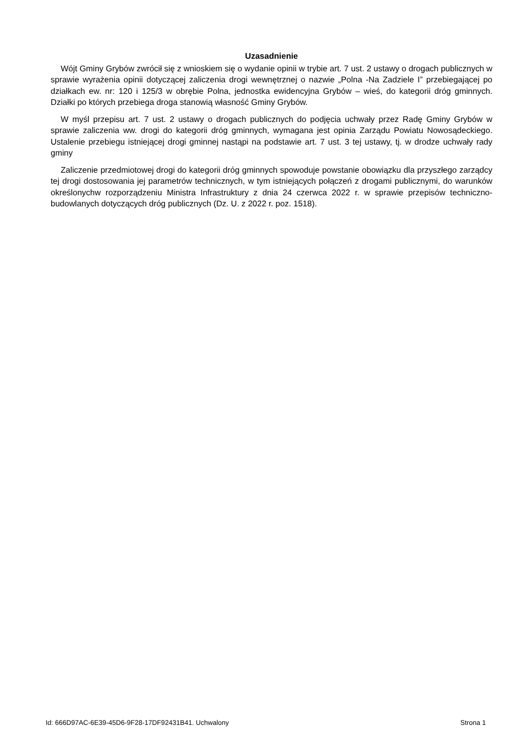Uzasadnienie
Wójt Gminy Grybów zwrócił się z wnioskiem się o wydanie opinii w trybie art. 7 ust. 2 ustawy o drogach publicznych w sprawie wyrażenia opinii dotyczącej zaliczenia drogi wewnętrznej o nazwie „Polna -Na Zadziele I” przebiegającej po działkach ew. nr: 120 i 125/3 w obrębie Polna, jednostka ewidencyjna Grybów – wieś, do kategorii dróg gminnych. Działki po których przebiega droga stanowią własność Gminy Grybów.
W myśl przepisu art. 7 ust. 2 ustawy o drogach publicznych do podjęcia uchwały przez Radę Gminy Grybów w sprawie zaliczenia ww. drogi do kategorii dróg gminnych, wymagana jest opinia Zarządu Powiatu Nowosądeckiego. Ustalenie przebiegu istniejącej drogi gminnej nastąpi na podstawie art. 7 ust. 3 tej ustawy, tj. w drodze uchwały rady gminy
Zaliczenie przedmiotowej drogi do kategorii dróg gminnych spowoduje powstanie obowiązku dla przyszłego zarządcy tej drogi dostosowania jej parametrów technicznych, w tym istniejących połączeń z drogami publicznymi, do warunków określonychw rozporządzeniu Ministra Infrastruktury z dnia 24 czerwca 2022 r. w sprawie przepisów techniczno-budowlanych dotyczących dróg publicznych (Dz. U. z 2022 r. poz. 1518).
Id: 666D97AC-6E39-45D6-9F28-17DF92431B41. Uchwalony Strona 1